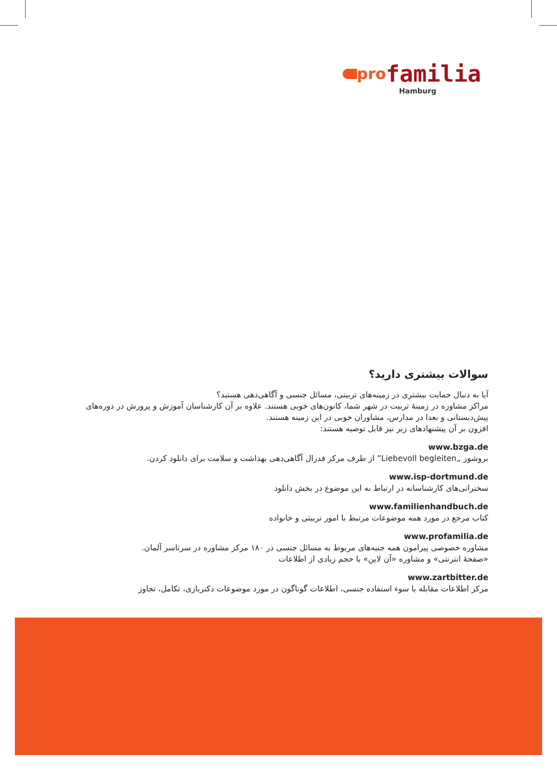pro familia
Hamburg
سوالات بیشتری دارید؟
آیا به دنبال حمایت بیشتری در زمینه‌های تربیتی، مسائل جنسی و آگاهی‌دهی هستید؟
مراکز مشاوره در زمینهٔ تربیت در شهر شما، کانون‌های خوبی هستند. علاوه بر آن کارشناسان آموزش و پرورش در دوره‌های پیش‌دبستانی و بعدا در مدارس، مشاوران خوبی در این زمینه هستند.
افزون بر آن پیشنهادهای زیر نیز قابل توصیه هستند:
www.bzga.de
بروشور „Liebevoll begleiten” از طرف مرکز فدرال آگاهی‌دهی بهداشت و سلامت برای دانلود کردن.
www.isp-dortmund.de
سخنرانی‌های کارشناسانه در ارتباط به این موضوع در بخش دانلود
www.familienhandbuch.de
کتاب مرجع در مورد همه موضوعات مرتبط با امور تربیتی و خانواده
www.profamilia.de
مشاوره خصوصی پیرامون همه جنبه‌های مربوط به مسائل جنسی در ۱۸۰ مرکز مشاوره در سرتاسر آلمان.
«صفحهٔ انترنتی» و مشاوره «آن لاین» با حجم زیادی از اطلاعات
www.zartbitter.de
مرکز اطلاعات مقابله با سوء استفاده جنسی، اطلاعات گوناگون در مورد موضوعات دکتربازی، تکامل، تجاوز